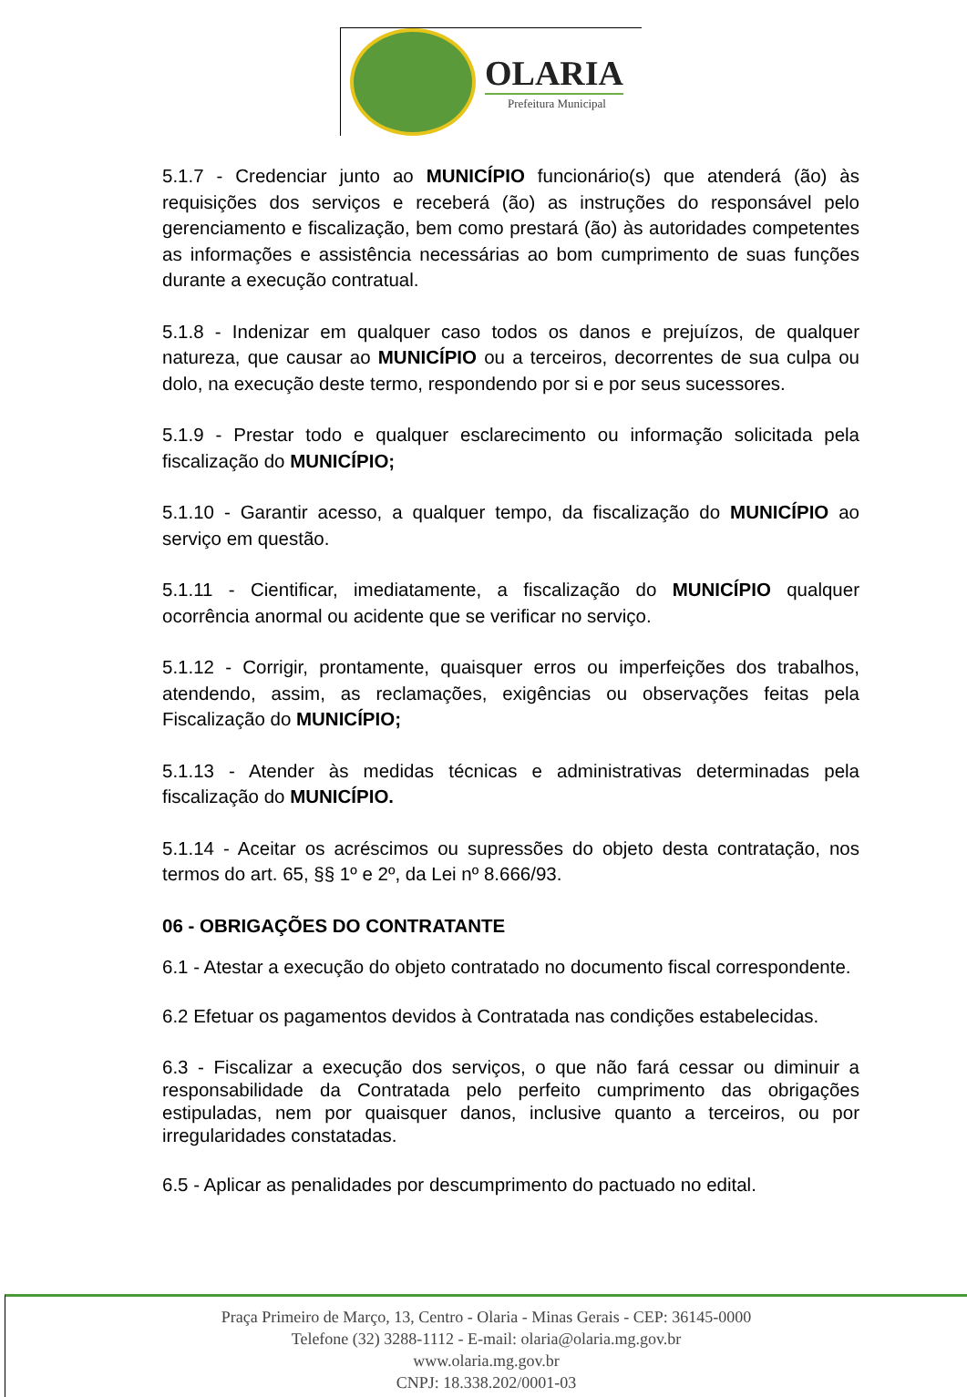OLARIA
Prefeitura Municipal
5.1.7 - Credenciar junto ao MUNICÍPIO funcionário(s) que atenderá (ão) às requisições dos serviços e receberá (ão) as instruções do responsável pelo gerenciamento e fiscalização, bem como prestará (ão) às autoridades competentes as informações e assistência necessárias ao bom cumprimento de suas funções durante a execução contratual.
5.1.8 - Indenizar em qualquer caso todos os danos e prejuízos, de qualquer natureza, que causar ao MUNICÍPIO ou a terceiros, decorrentes de sua culpa ou dolo, na execução deste termo, respondendo por si e por seus sucessores.
5.1.9 - Prestar todo e qualquer esclarecimento ou informação solicitada pela fiscalização do MUNICÍPIO;
5.1.10 - Garantir acesso, a qualquer tempo, da fiscalização do MUNICÍPIO ao serviço em questão.
5.1.11 - Cientificar, imediatamente, a fiscalização do MUNICÍPIO qualquer ocorrência anormal ou acidente que se verificar no serviço.
5.1.12 - Corrigir, prontamente, quaisquer erros ou imperfeições dos trabalhos, atendendo, assim, as reclamações, exigências ou observações feitas pela Fiscalização do MUNICÍPIO;
5.1.13 - Atender às medidas técnicas e administrativas determinadas pela fiscalização do MUNICÍPIO.
5.1.14 - Aceitar os acréscimos ou supressões do objeto desta contratação, nos termos do art. 65, §§ 1º e 2º, da Lei nº 8.666/93.
06 - OBRIGAÇÕES DO CONTRATANTE
6.1 - Atestar a execução do objeto contratado no documento fiscal correspondente.
6.2 Efetuar os pagamentos devidos à Contratada nas condições estabelecidas.
6.3 - Fiscalizar a execução dos serviços, o que não fará cessar ou diminuir a responsabilidade da Contratada pelo perfeito cumprimento das obrigações estipuladas, nem por quaisquer danos, inclusive quanto a terceiros, ou por irregularidades constatadas.
6.5 - Aplicar as penalidades por descumprimento do pactuado no edital.
Praça Primeiro de Março, 13, Centro - Olaria - Minas Gerais - CEP: 36145-0000
Telefone (32) 3288-1112 - E-mail: olaria@olaria.mg.gov.br
www.olaria.mg.gov.br
CNPJ: 18.338.202/0001-03